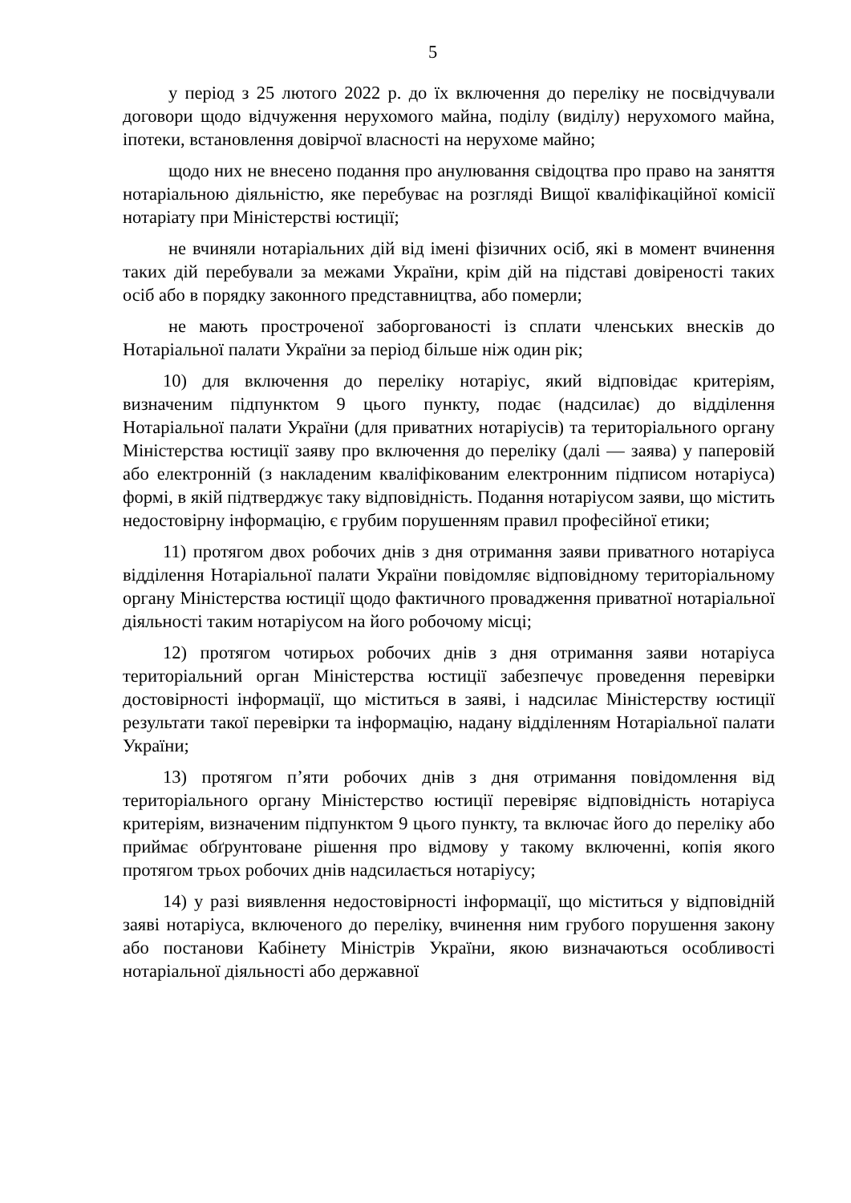5
у період з 25 лютого 2022 р. до їх включення до переліку не посвідчували договори щодо відчуження нерухомого майна, поділу (виділу) нерухомого майна, іпотеки, встановлення довірчої власності на нерухоме майно;
щодо них не внесено подання про анулювання свідоцтва про право на заняття нотаріальною діяльністю, яке перебуває на розгляді Вищої кваліфікаційної комісії нотаріату при Міністерстві юстиції;
не вчиняли нотаріальних дій від імені фізичних осіб, які в момент вчинення таких дій перебували за межами України, крім дій на підставі довіреності таких осіб або в порядку законного представництва, або померли;
не мають простроченої заборгованості із сплати членських внесків до Нотаріальної палати України за період більше ніж один рік;
10) для включення до переліку нотаріус, який відповідає критеріям, визначеним підпунктом 9 цього пункту, подає (надсилає) до відділення Нотаріальної палати України (для приватних нотаріусів) та територіального органу Міністерства юстиції заяву про включення до переліку (далі — заява) у паперовій або електронній (з накладеним кваліфікованим електронним підписом нотаріуса) формі, в якій підтверджує таку відповідність. Подання нотаріусом заяви, що містить недостовірну інформацію, є грубим порушенням правил професійної етики;
11) протягом двох робочих днів з дня отримання заяви приватного нотаріуса відділення Нотаріальної палати України повідомляє відповідному територіальному органу Міністерства юстиції щодо фактичного провадження приватної нотаріальної діяльності таким нотаріусом на його робочому місці;
12) протягом чотирьох робочих днів з дня отримання заяви нотаріуса територіальний орган Міністерства юстиції забезпечує проведення перевірки достовірності інформації, що міститься в заяві, і надсилає Міністерству юстиції результати такої перевірки та інформацію, надану відділенням Нотаріальної палати України;
13) протягом п’яти робочих днів з дня отримання повідомлення від територіального органу Міністерство юстиції перевіряє відповідність нотаріуса критеріям, визначеним підпунктом 9 цього пункту, та включає його до переліку або приймає обґрунтоване рішення про відмову у такому включенні, копія якого протягом трьох робочих днів надсилається нотаріусу;
14) у разі виявлення недостовірності інформації, що міститься у відповідній заяві нотаріуса, включеного до переліку, вчинення ним грубого порушення закону або постанови Кабінету Міністрів України, якою визначаються особливості нотаріальної діяльності або державної